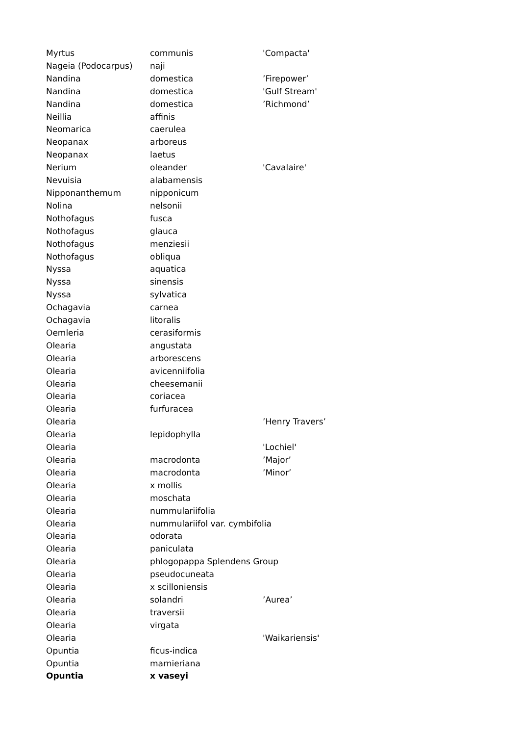| Myrtus | communis | 'Compacta' |
| Nageia (Podocarpus) | naji | |
| Nandina | domestica | ’Firepower’ |
| Nandina | domestica | 'Gulf Stream' |
| Nandina | domestica | ’Richmond’ |
| Neillia | affinis | |
| Neomarica | caerulea | |
| Neopanax | arboreus | |
| Neopanax | laetus | |
| Nerium | oleander | 'Cavalaire' |
| Nevuisia | alabamensis | |
| Nipponanthemum | nipponicum | |
| Nolina | nelsonii | |
| Nothofagus | fusca | |
| Nothofagus | glauca | |
| Nothofagus | menziesii | |
| Nothofagus | obliqua | |
| Nyssa | aquatica | |
| Nyssa | sinensis | |
| Nyssa | sylvatica | |
| Ochagavia | carnea | |
| Ochagavia | litoralis | |
| Oemleria | cerasiformis | |
| Olearia | angustata | |
| Olearia | arborescens | |
| Olearia | avicenniifolia | |
| Olearia | cheesemanii | |
| Olearia | coriacea | |
| Olearia | furfuracea | |
| Olearia | | ’Henry Travers’ |
| Olearia | lepidophylla | |
| Olearia | | 'Lochiel' |
| Olearia | macrodonta | ’Major’ |
| Olearia | macrodonta | ’Minor’ |
| Olearia | x mollis | |
| Olearia | moschata | |
| Olearia | nummulariifolia | |
| Olearia | nummulariifol var. cymbifolia | |
| Olearia | odorata | |
| Olearia | paniculata | |
| Olearia | phlogopappa Splendens Group | |
| Olearia | pseudocuneata | |
| Olearia | x scilloniensis | |
| Olearia | solandri | ’Aurea’ |
| Olearia | traversii | |
| Olearia | virgata | |
| Olearia | | 'Waikariensis' |
| Opuntia | ficus-indica | |
| Opuntia | marnieriana | |
| Opuntia | x vaseyi | |